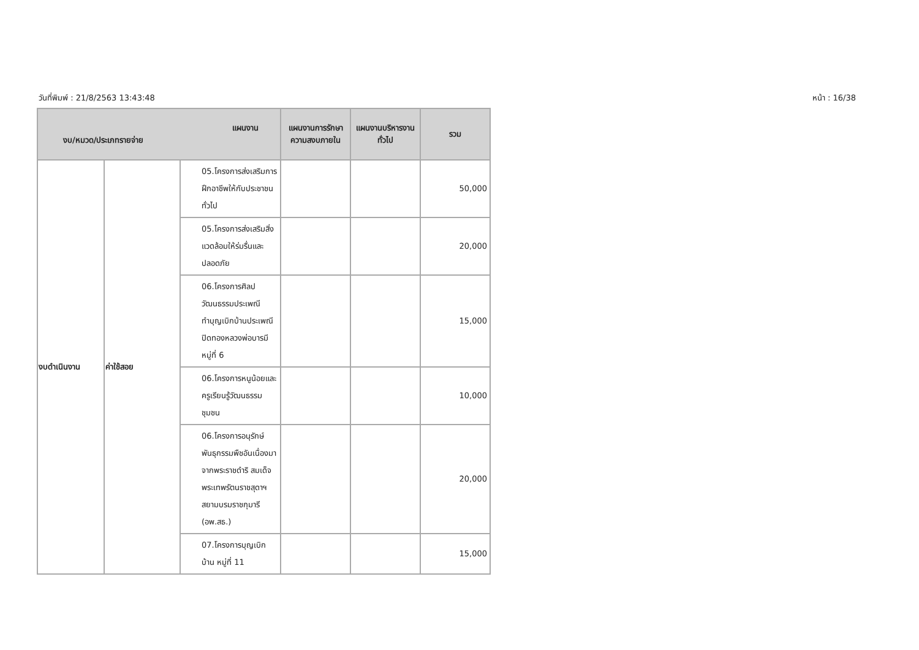วันที่พิมพ์ : 21/8/2563 13:43:48 หน้า : 16/38
| แผนงาน งบ/หมวด/ประเภทรายจ่าย | | | แผนงานการรักษาความสงบภายใน | แผนงานบริหารงานทั่วไป | รวม |
| --- | --- | --- | --- | --- | --- |
| งบดำเนินงาน | ค่าใช้สอย | 05.โครงการส่งเสริมการฝึกอาชีพให้กับประชาชนทั่วไป | | | 50,000 |
| | | 05.โครงการส่งเสริมสิ่งแวดล้อมให้ร่มรื่นและปลอดภัย | | | 20,000 |
| | | 06.โครงการศิลปวัฒนธรรมประเพณีทำบุญเบิกบ้านประเพณีปิดทองหลวงพ่อบารมี หมู่ที่ 6 | | | 15,000 |
| | | 06.โครงการหนูน้อยและครูเรียนรู้วัฒนธรรมชุมชน | | | 10,000 |
| | | 06.โครงการอนุรักษ์พันธุกรรมพืชอันเนื่องมาจากพระราชดำริ สมเด็จพระเทพรัตนราชสุดาฯ สยามบรมราชกุมารี (อพ.สธ.) | | | 20,000 |
| | | 07.โครงการบุญเบิกบ้าน หมู่ที่ 11 | | | 15,000 |